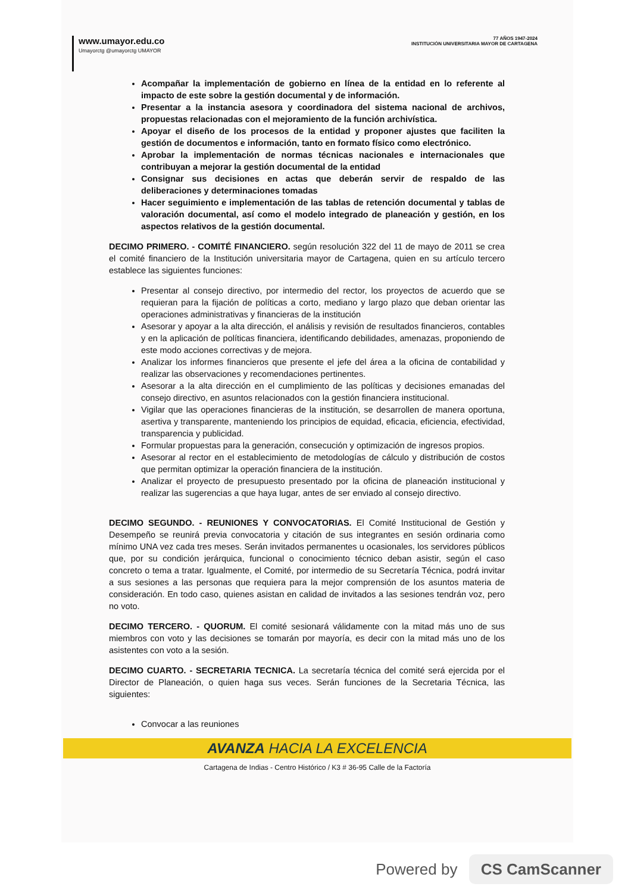www.umayor.edu.co
Umayorctg @umayorctg UMAYOR
77 AÑOS 1947-2024
INSTITUCIÓN UNIVERSITARIA MAYOR DE CARTAGENA
Acompañar la implementación de gobierno en línea de la entidad en lo referente al impacto de este sobre la gestión documental y de información.
Presentar a la instancia asesora y coordinadora del sistema nacional de archivos, propuestas relacionadas con el mejoramiento de la función archivística.
Apoyar el diseño de los procesos de la entidad y proponer ajustes que faciliten la gestión de documentos e información, tanto en formato físico como electrónico.
Aprobar la implementación de normas técnicas nacionales e internacionales que contribuyan a mejorar la gestión documental de la entidad
Consignar sus decisiones en actas que deberán servir de respaldo de las deliberaciones y determinaciones tomadas
Hacer seguimiento e implementación de las tablas de retención documental y tablas de valoración documental, así como el modelo integrado de planeación y gestión, en los aspectos relativos de la gestión documental.
DECIMO PRIMERO. - COMITÉ FINANCIERO. según resolución 322 del 11 de mayo de 2011 se crea el comité financiero de la Institución universitaria mayor de Cartagena, quien en su artículo tercero establece las siguientes funciones:
Presentar al consejo directivo, por intermedio del rector, los proyectos de acuerdo que se requieran para la fijación de políticas a corto, mediano y largo plazo que deban orientar las operaciones administrativas y financieras de la institución
Asesorar y apoyar a la alta dirección, el análisis y revisión de resultados financieros, contables y en la aplicación de políticas financiera, identificando debilidades, amenazas, proponiendo de este modo acciones correctivas y de mejora.
Analizar los informes financieros que presente el jefe del área a la oficina de contabilidad y realizar las observaciones y recomendaciones pertinentes.
Asesorar a la alta dirección en el cumplimiento de las políticas y decisiones emanadas del consejo directivo, en asuntos relacionados con la gestión financiera institucional.
Vigilar que las operaciones financieras de la institución, se desarrollen de manera oportuna, asertiva y transparente, manteniendo los principios de equidad, eficacia, eficiencia, efectividad, transparencia y publicidad.
Formular propuestas para la generación, consecución y optimización de ingresos propios.
Asesorar al rector en el establecimiento de metodologías de cálculo y distribución de costos que permitan optimizar la operación financiera de la institución.
Analizar el proyecto de presupuesto presentado por la oficina de planeación institucional y realizar las sugerencias a que haya lugar, antes de ser enviado al consejo directivo.
DECIMO SEGUNDO. - REUNIONES Y CONVOCATORIAS. El Comité Institucional de Gestión y Desempeño se reunirá previa convocatoria y citación de sus integrantes en sesión ordinaria como mínimo UNA vez cada tres meses. Serán invitados permanentes u ocasionales, los servidores públicos que, por su condición jerárquica, funcional o conocimiento técnico deban asistir, según el caso concreto o tema a tratar. Igualmente, el Comité, por intermedio de su Secretaría Técnica, podrá invitar a sus sesiones a las personas que requiera para la mejor comprensión de los asuntos materia de consideración. En todo caso, quienes asistan en calidad de invitados a las sesiones tendrán voz, pero no voto.
DECIMO TERCERO. - QUORUM. El comité sesionará válidamente con la mitad más uno de sus miembros con voto y las decisiones se tomarán por mayoría, es decir con la mitad más uno de los asistentes con voto a la sesión.
DECIMO CUARTO. - SECRETARIA TECNICA. La secretaría técnica del comité será ejercida por el Director de Planeación, o quien haga sus veces. Serán funciones de la Secretaria Técnica, las siguientes:
Convocar a las reuniones
AVANZA HACIA LA EXCELENCIA
Cartagena de Indias - Centro Histórico / K3 # 36-95 Calle de la Factoría
Powered by CS CamScanner